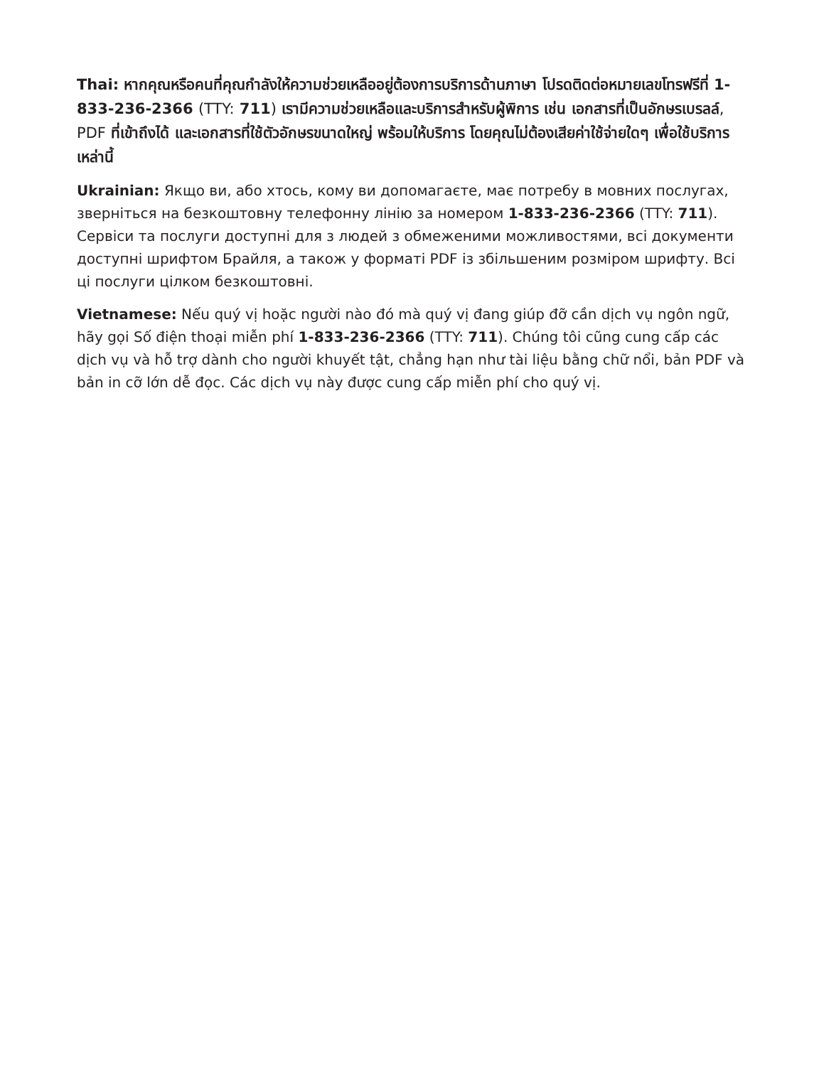Thai: หากคุณหรือคนที่คุณกำลังให้ความช่วยเหลืออยู่ต้องการบริการด้านภาษา โปรดติดต่อหมายเลขโทรฟรีที่ 1-833-236-2366 (TTY: 711) เรามีความช่วยเหลือและบริการสำหรับผู้พิการ เช่น เอกสารที่เป็นอักษรเบรลล์, PDF ที่เข้าถึงได้ และเอกสารที่ใช้ตัวอักษรขนาดใหญ่ พร้อมให้บริการ โดยคุณไม่ต้องเสียค่าใช้จ่ายใดๆ เพื่อใช้บริการเหล่านี้
Ukrainian: Якщо ви, або хтось, кому ви допомагаєте, має потребу в мовних послугах, зверніться на безкоштовну телефонну лінію за номером 1-833-236-2366 (TTY: 711). Сервіси та послуги доступні для з людей з обмеженими можливостями, всі документи доступні шрифтом Брайля, а також у форматі PDF із збільшеним розміром шрифту. Всі ці послуги цілком безкоштовні.
Vietnamese: Nếu quý vị hoặc người nào đó mà quý vị đang giúp đỡ cần dịch vụ ngôn ngữ, hãy gọi Số điện thoại miễn phí 1-833-236-2366 (TTY: 711). Chúng tôi cũng cung cấp các dịch vụ và hỗ trợ dành cho người khuyết tật, chẳng hạn như tài liệu bằng chữ nổi, bản PDF và bản in cỡ lớn dễ đọc. Các dịch vụ này được cung cấp miễn phí cho quý vị.